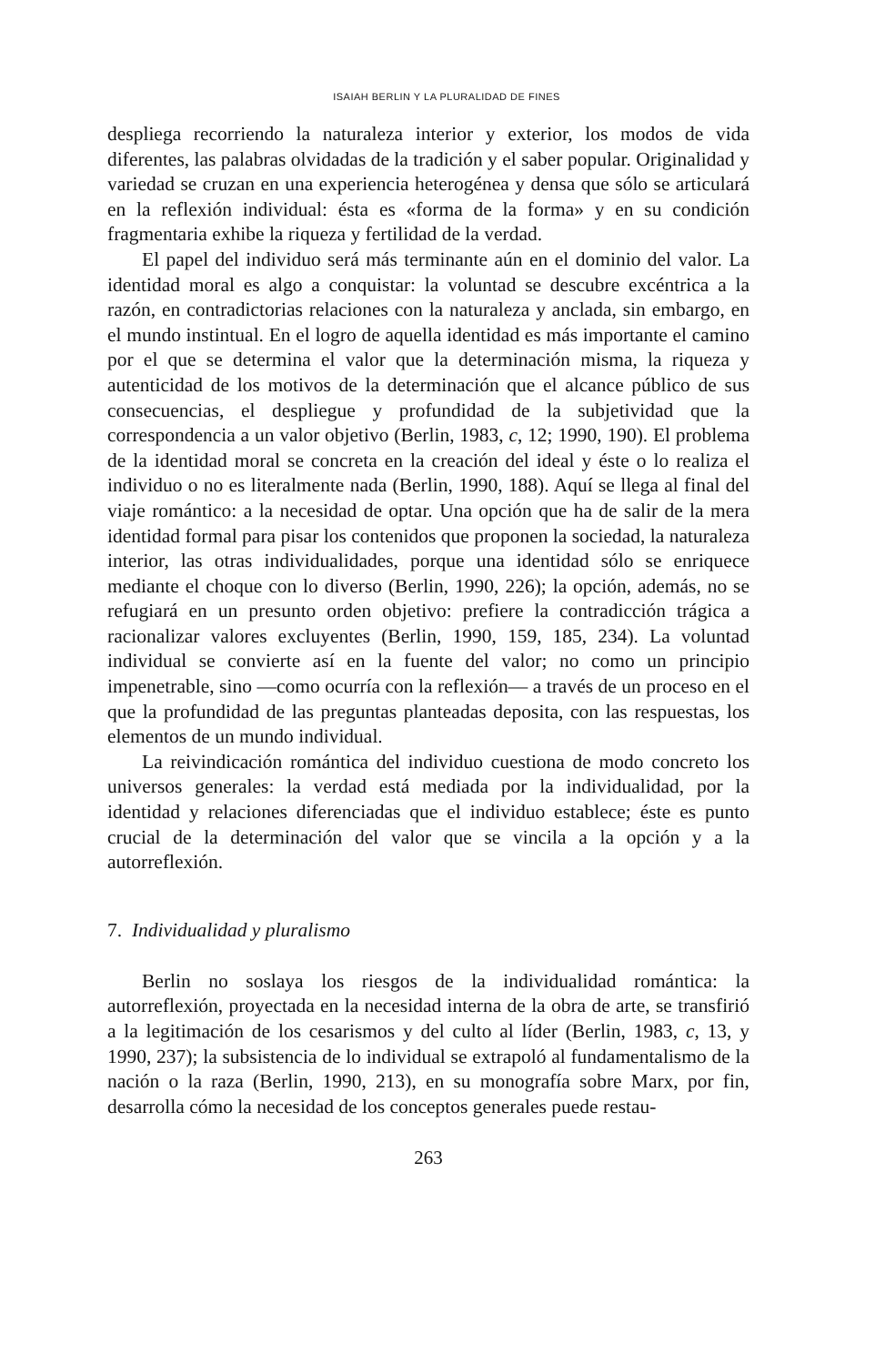ISAIAH BERLIN Y LA PLURALIDAD DE FINES
despliega recorriendo la naturaleza interior y exterior, los modos de vida diferentes, las palabras olvidadas de la tradición y el saber popular. Originalidad y variedad se cruzan en una experiencia heterogénea y densa que sólo se articulará en la reflexión individual: ésta es «forma de la forma» y en su condición fragmentaria exhibe la riqueza y fertilidad de la verdad.
El papel del individuo será más terminante aún en el dominio del valor. La identidad moral es algo a conquistar: la voluntad se descubre excéntrica a la razón, en contradictorias relaciones con la naturaleza y anclada, sin embargo, en el mundo instintual. En el logro de aquella identidad es más importante el camino por el que se determina el valor que la determinación misma, la riqueza y autenticidad de los motivos de la determinación que el alcance público de sus consecuencias, el despliegue y profundidad de la subjetividad que la correspondencia a un valor objetivo (Berlin, 1983, c, 12; 1990, 190). El problema de la identidad moral se concreta en la creación del ideal y éste o lo realiza el individuo o no es literalmente nada (Berlin, 1990, 188). Aquí se llega al final del viaje romántico: a la necesidad de optar. Una opción que ha de salir de la mera identidad formal para pisar los contenidos que proponen la sociedad, la naturaleza interior, las otras individualidades, porque una identidad sólo se enriquece mediante el choque con lo diverso (Berlin, 1990, 226); la opción, además, no se refugiará en un presunto orden objetivo: prefiere la contradicción trágica a racionalizar valores excluyentes (Berlin, 1990, 159, 185, 234). La voluntad individual se convierte así en la fuente del valor; no como un principio impenetrable, sino —como ocurría con la reflexión— a través de un proceso en el que la profundidad de las preguntas planteadas deposita, con las respuestas, los elementos de un mundo individual.
La reivindicación romántica del individuo cuestiona de modo concreto los universos generales: la verdad está mediada por la individualidad, por la identidad y relaciones diferenciadas que el individuo establece; éste es punto crucial de la determinación del valor que se vincila a la opción y a la autorreflexión.
7. Individualidad y pluralismo
Berlin no soslaya los riesgos de la individualidad romántica: la autorreflexión, proyectada en la necesidad interna de la obra de arte, se transfirió a la legitimación de los cesarismos y del culto al líder (Berlin, 1983, c, 13, y 1990, 237); la subsistencia de lo individual se extrapoló al fundamentalismo de la nación o la raza (Berlin, 1990, 213), en su monografía sobre Marx, por fin, desarrolla cómo la necesidad de los conceptos generales puede restau-
263